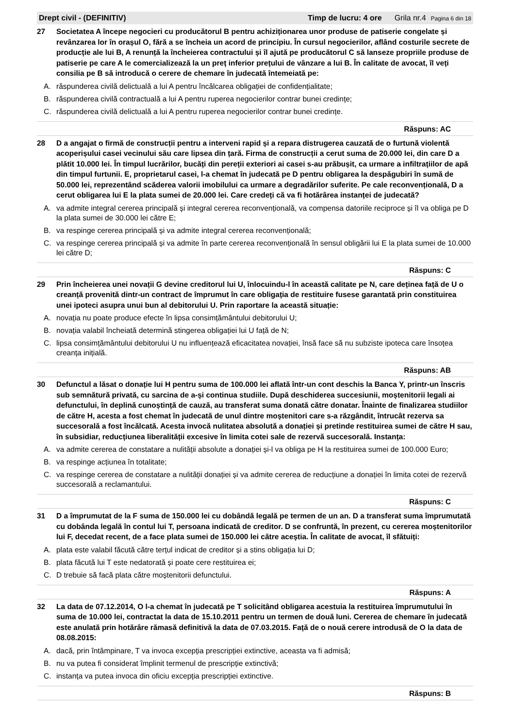Drept civil - (DEFINITIV) Timp de lucru: 4 ore Grila nr.4 Pagina 6 din 18
27 Societatea A începe negocieri cu producătorul B pentru achiziționarea unor produse de patiserie congelate și revânzarea lor în orașul O, fără a se încheia un acord de principiu. În cursul negocierilor, aflând costurile secrete de producție ale lui B, A renunță la încheierea contractului și îl ajută pe producătorul C să lanseze propriile produse de patiserie pe care A le comercializează la un preț inferior prețului de vânzare a lui B. În calitate de avocat, îl veți consilia pe B să introducă o cerere de chemare în judecată întemeiată pe:
A. răspunderea civilă delictuală a lui A pentru încălcarea obligației de confidențialitate;
B. răspunderea civilă contractuală a lui A pentru ruperea negocierilor contrar bunei credințe;
C. răspunderea civilă delictuală a lui A pentru ruperea negocierilor contrar bunei credințe.
Răspuns: AC
28 D a angajat o firmă de construcții pentru a interveni rapid și a repara distrugerea cauzată de o furtună violentă acoperișului casei vecinului său care lipsea din țară. Firma de construcții a cerut suma de 20.000 lei, din care D a plătit 10.000 lei. În timpul lucrărilor, bucăți din pereții exteriori ai casei s-au prăbușit, ca urmare a infiltrațiilor de apă din timpul furtunii. E, proprietarul casei, l-a chemat în judecată pe D pentru obligarea la despăgubiri în sumă de 50.000 lei, reprezentând scăderea valorii imobilului ca urmare a degradărilor suferite. Pe cale reconvențională, D a cerut obligarea lui E la plata sumei de 20.000 lei. Care credeți că va fi hotărârea instanței de judecată?
A. va admite integral cererea principală și integral cererea reconvențională, va compensa datoriile reciproce și îl va obliga pe D la plata sumei de 30.000 lei către E;
B. va respinge cererea principală și va admite integral cererea reconvențională;
C. va respinge cererea principală și va admite în parte cererea reconvențională în sensul obligării lui E la plata sumei de 10.000 lei către D;
Răspuns: C
29 Prin încheierea unei novații G devine creditorul lui U, înlocuindu-l în această calitate pe N, care deținea față de U o creanță provenită dintr-un contract de împrumut în care obligația de restituire fusese garantată prin constituirea unei ipoteci asupra unui bun al debitorului U. Prin raportare la această situație:
A. novația nu poate produce efecte în lipsa consimțământului debitorului U;
B. novația valabil încheiată determină stingerea obligației lui U față de N;
C. lipsa consimțământului debitorului U nu influențează eficacitatea novației, însă face să nu subziste ipoteca care însoțea creanța inițială.
Răspuns: AB
30 Defunctul a lăsat o donație lui H pentru suma de 100.000 lei aflată într-un cont deschis la Banca Y, printr-un înscris sub semnătură privată, cu sarcina de a-și continua studiile. După deschiderea succesiunii, moștenitorii legali ai defunctului, în deplină cunoștință de cauză, au transferat suma donată către donatar. Înainte de finalizarea studiilor de către H, acesta a fost chemat în judecată de unul dintre moștenitori care s-a răzgândit, întrucât rezerva sa succesorală a fost încălcată. Acesta invocă nulitatea absolută a donației și pretinde restituirea sumei de către H sau, în subsidiar, reducțiunea liberalității excesive în limita cotei sale de rezervă succesorală. Instanța:
A. va admite cererea de constatare a nulității absolute a donației și-l va obliga pe H la restituirea sumei de 100.000 Euro;
B. va respinge acțiunea în totalitate;
C. va respinge cererea de constatare a nulității donației și va admite cererea de reducțiune a donației în limita cotei de rezervă succesorală a reclamantului.
Răspuns: C
31 D a împrumutat de la F suma de 150.000 lei cu dobândă legală pe termen de un an. D a transferat suma împrumutată cu dobânda legală în contul lui T, persoana indicată de creditor. D se confruntă, în prezent, cu cererea moștenitorilor lui F, decedat recent, de a face plata sumei de 150.000 lei către aceștia. În calitate de avocat, îl sfătuiți:
A. plata este valabil făcută către terțul indicat de creditor și a stins obligația lui D;
B. plata făcută lui T este nedatorată și poate cere restituirea ei;
C. D trebuie să facă plata către moștenitorii defunctului.
Răspuns: A
32 La data de 07.12.2014, O l-a chemat în judecată pe T solicitând obligarea acestuia la restituirea împrumutului în suma de 10.000 lei, contractat la data de 15.10.2011 pentru un termen de două luni. Cererea de chemare în judecată este anulată prin hotărâre rămasă definitivă la data de 07.03.2015. Față de o nouă cerere introdusă de O la data de 08.08.2015:
A. dacă, prin întâmpinare, T va invoca excepția prescripției extinctive, aceasta va fi admisă;
B. nu va putea fi considerat împlinit termenul de prescripție extinctivă;
C. instanța va putea invoca din oficiu excepția prescripției extinctive.
Răspuns: B